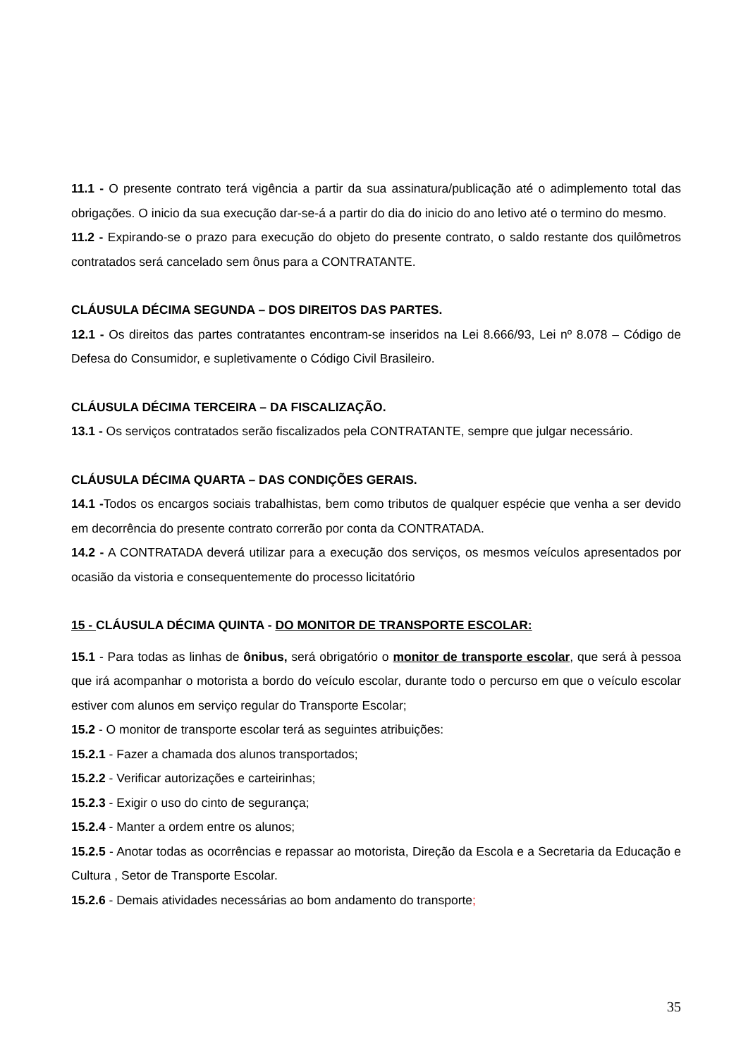11.1 - O presente contrato terá vigência a partir da sua assinatura/publicação até o adimplemento total das obrigações. O inicio da sua execução dar-se-á a partir do dia do inicio do ano letivo até o termino do mesmo.
11.2 - Expirando-se o prazo para execução do objeto do presente contrato, o saldo restante dos quilômetros contratados será cancelado sem ônus para a CONTRATANTE.
CLÁUSULA DÉCIMA SEGUNDA – DOS DIREITOS DAS PARTES.
12.1 - Os direitos das partes contratantes encontram-se inseridos na Lei 8.666/93, Lei nº 8.078 – Código de Defesa do Consumidor, e supletivamente o Código Civil Brasileiro.
CLÁUSULA DÉCIMA TERCEIRA – DA FISCALIZAÇÃO.
13.1 - Os serviços contratados serão fiscalizados pela CONTRATANTE, sempre que julgar necessário.
CLÁUSULA DÉCIMA QUARTA – DAS CONDIÇÕES GERAIS.
14.1 -Todos os encargos sociais trabalhistas, bem como tributos de qualquer espécie que venha a ser devido em decorrência do presente contrato correrão por conta da CONTRATADA.
14.2 - A CONTRATADA deverá utilizar para a execução dos serviços, os mesmos veículos apresentados por ocasião da vistoria e consequentemente do processo licitatório
15 - CLÁUSULA DÉCIMA QUINTA - DO MONITOR DE TRANSPORTE ESCOLAR:
15.1 - Para todas as linhas de ônibus, será obrigatório o monitor de transporte escolar, que será à pessoa que irá acompanhar o motorista a bordo do veículo escolar, durante todo o percurso em que o veículo escolar estiver com alunos em serviço regular do Transporte Escolar;
15.2 - O monitor de transporte escolar terá as seguintes atribuições:
15.2.1 - Fazer a chamada dos alunos transportados;
15.2.2 - Verificar autorizações e carteirinhas;
15.2.3 - Exigir o uso do cinto de segurança;
15.2.4 - Manter a ordem entre os alunos;
15.2.5 - Anotar todas as ocorrências e repassar ao motorista, Direção da Escola e a Secretaria da Educação e Cultura , Setor de Transporte Escolar.
15.2.6 - Demais atividades necessárias ao bom andamento do transporte;
35